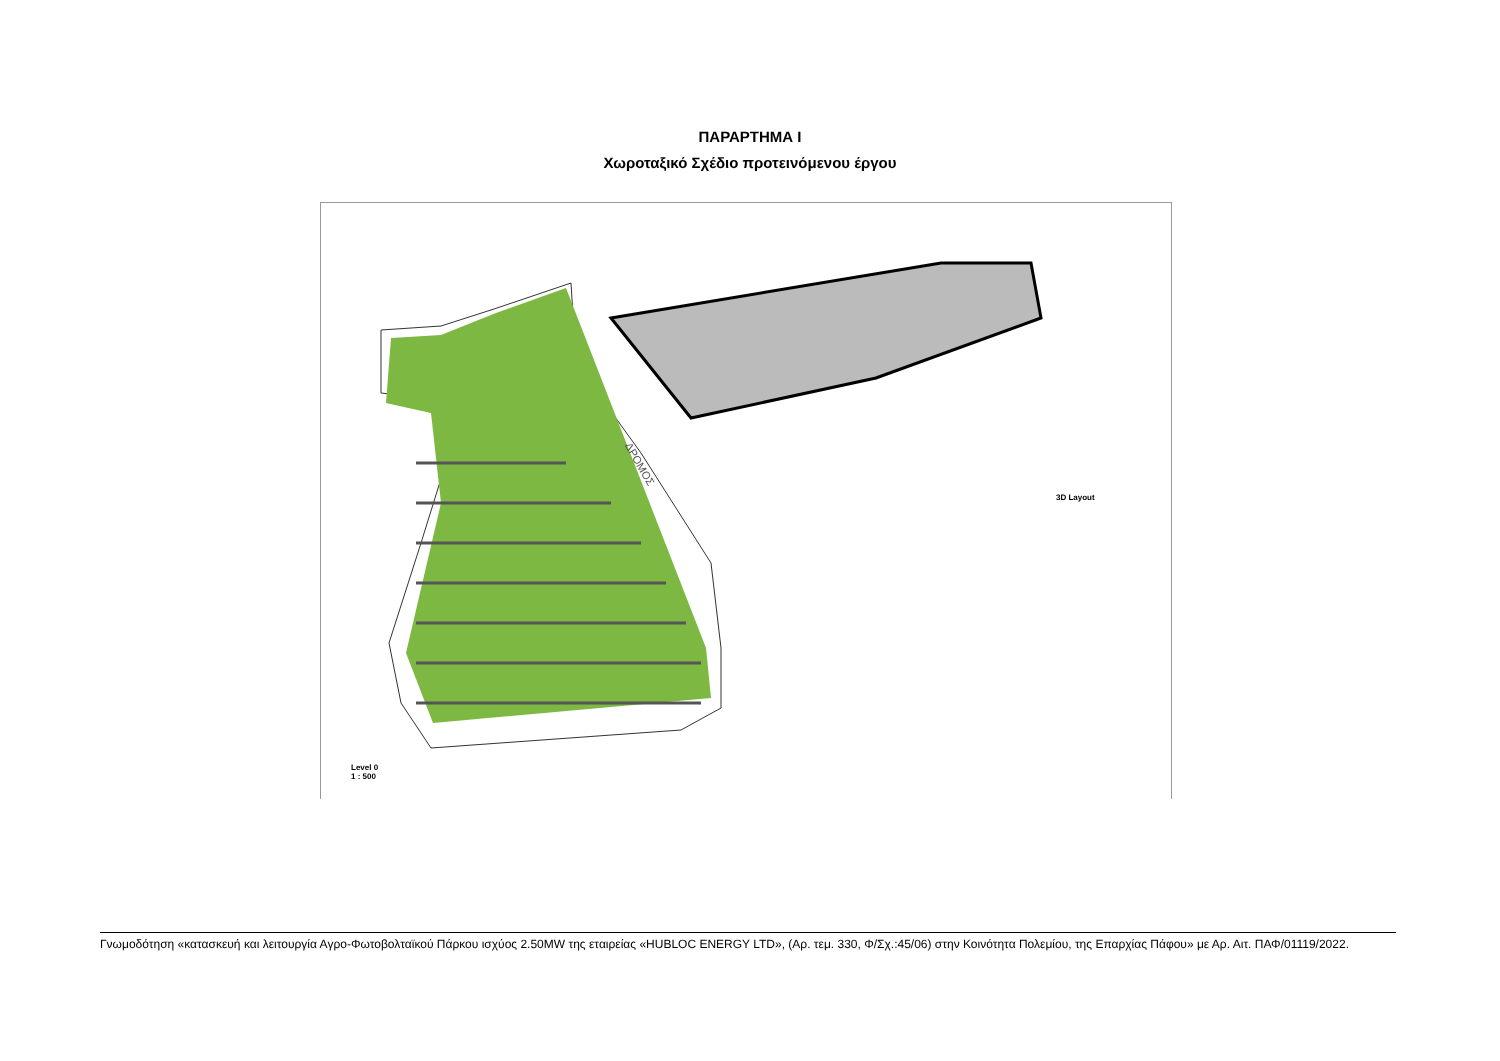ΠΑΡΑΡΤΗΜΑ Ι
Χωροταξικό Σχέδιο προτεινόμενου έργου
3D Layout
Level 0
1 : 500
ΔΡΟΜΟΣ
Γνωμοδότηση «κατασκευή και λειτουργία Αγρο-Φωτοβολταϊκού Πάρκου ισχύος 2.50MW της εταιρείας «HUBLOC ENERGY LTD», (Αρ. τεμ. 330, Φ/Σχ.:45/06) στην Κοινότητα Πολεμίου, της Επαρχίας Πάφου» με Αρ. Αιτ. ΠΑΦ/01119/2022.